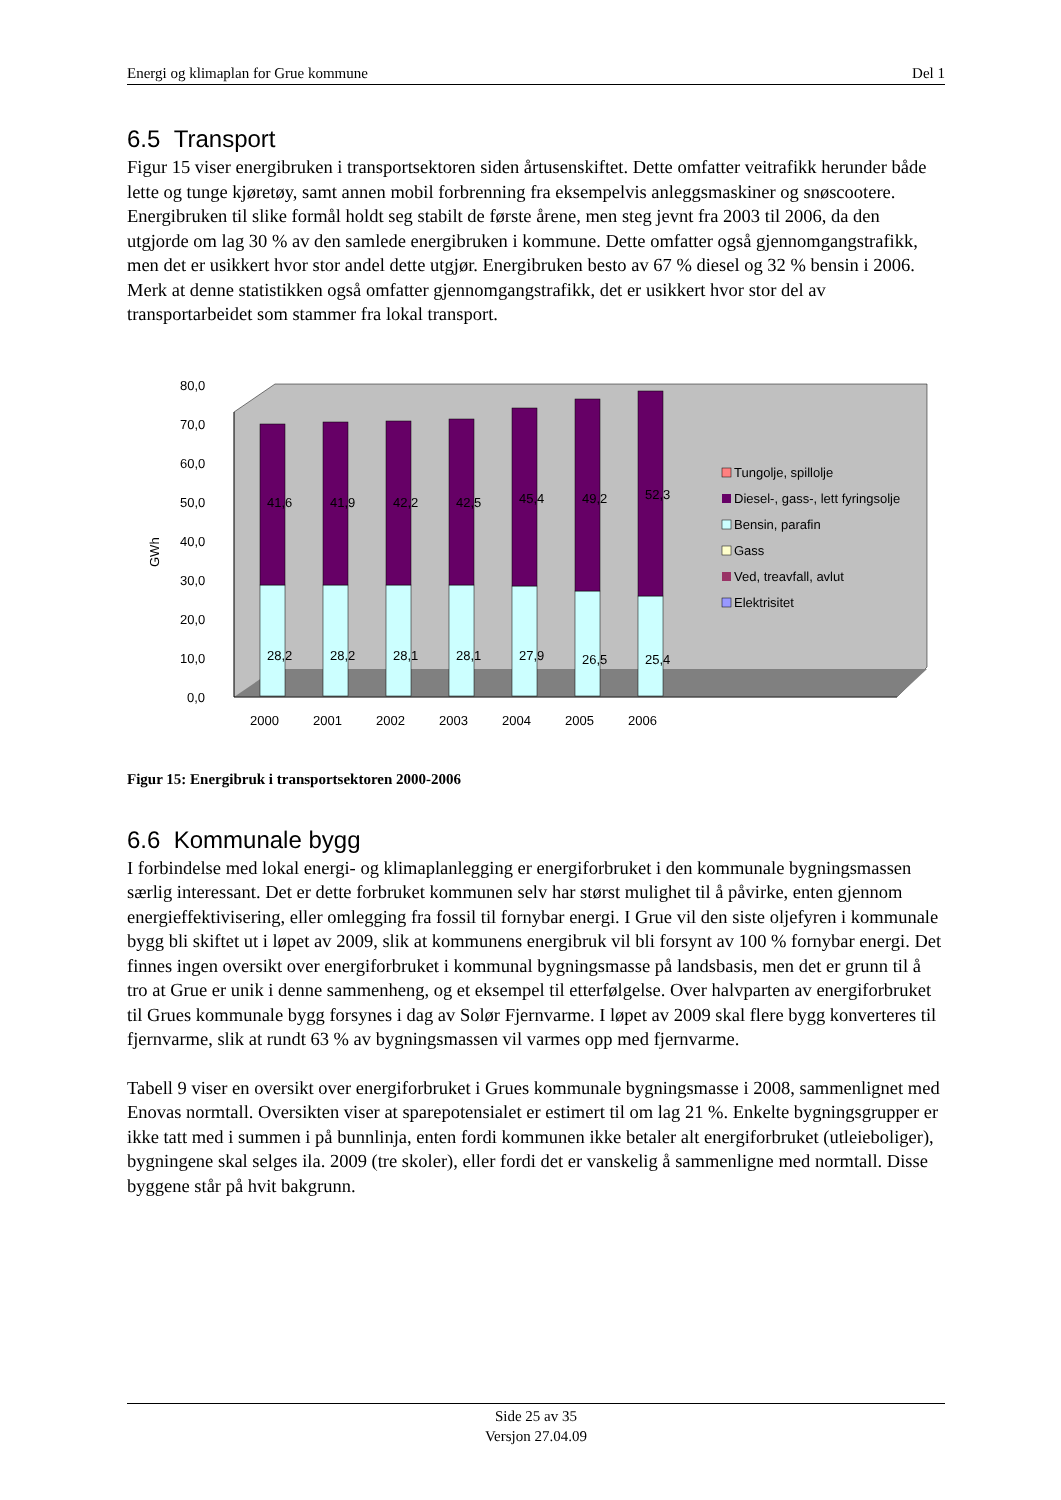Energi og klimaplan for Grue kommune Del 1
6.5 Transport
Figur 15 viser energibruken i transportsektoren siden årtusenskiftet. Dette omfatter veitrafikk herunder både lette og tunge kjøretøy, samt annen mobil forbrenning fra eksempelvis anleggsmaskiner og snøscootere. Energibruken til slike formål holdt seg stabilt de første årene, men steg jevnt fra 2003 til 2006, da den utgjorde om lag 30 % av den samlede energibruken i kommune. Dette omfatter også gjennomgangstrafikk, men det er usikkert hvor stor andel dette utgjør. Energibruken besto av 67 % diesel og 32 % bensin i 2006. Merk at denne statistikken også omfatter gjennomgangstrafikk, det er usikkert hvor stor del av transportarbeidet som stammer fra lokal transport.
0,0
10,0
20,0
30,0
40,0
50,0
60,0
70,0
80,0
GWh
41,6
41,9
42,2
42,5
45,4
49,2
52,3
28,2
28,2
28,1
28,1
27,9
26,5
25,4
2000
2001
2002
2003
2004
2005
2006
Tungolje, spillolje
Diesel-, gass-, lett fyringsolje
Bensin, parafin
Gass
Ved, treavfall, avlut
Elektrisitet
Figur 15: Energibruk i transportsektoren 2000-2006
6.6 Kommunale bygg
I forbindelse med lokal energi- og klimaplanlegging er energiforbruket i den kommunale bygningsmassen særlig interessant. Det er dette forbruket kommunen selv har størst mulighet til å påvirke, enten gjennom energieffektivisering, eller omlegging fra fossil til fornybar energi. I Grue vil den siste oljefyren i kommunale bygg bli skiftet ut i løpet av 2009, slik at kommunens energibruk vil bli forsynt av 100 % fornybar energi. Det finnes ingen oversikt over energiforbruket i kommunal bygningsmasse på landsbasis, men det er grunn til å tro at Grue er unik i denne sammenheng, og et eksempel til etterfølgelse. Over halvparten av energiforbruket til Grues kommunale bygg forsynes i dag av Solør Fjernvarme. I løpet av 2009 skal flere bygg konverteres til fjernvarme, slik at rundt 63 % av bygningsmassen vil varmes opp med fjernvarme.
Tabell 9 viser en oversikt over energiforbruket i Grues kommunale bygningsmasse i 2008, sammenlignet med Enovas normtall. Oversikten viser at sparepotensialet er estimert til om lag 21 %. Enkelte bygningsgrupper er ikke tatt med i summen i på bunnlinja, enten fordi kommunen ikke betaler alt energiforbruket (utleieboliger), bygningene skal selges ila. 2009 (tre skoler), eller fordi det er vanskelig å sammenligne med normtall. Disse byggene står på hvit bakgrunn.
Side 25 av 35
Versjon 27.04.09